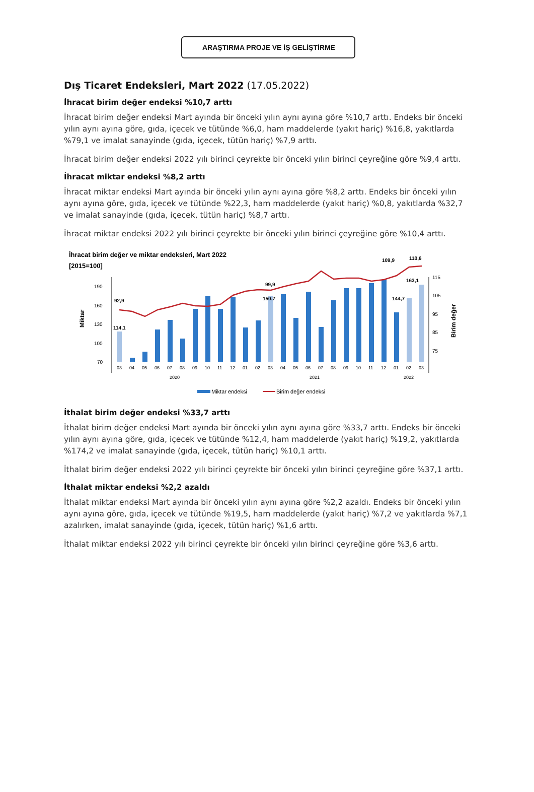ARAŞTIRMA PROJE VE İŞ GELİŞTİRME
Dış Ticaret Endeksleri, Mart 2022 (17.05.2022)
İhracat birim değer endeksi %10,7 arttı
İhracat birim değer endeksi Mart ayında bir önceki yılın aynı ayına göre %10,7 arttı. Endeks bir önceki yılın aynı ayına göre, gıda, içecek ve tütünde %6,0, ham maddelerde (yakıt hariç) %16,8, yakıtlarda %79,1 ve imalat sanayinde (gıda, içecek, tütün hariç) %7,9 arttı.
İhracat birim değer endeksi 2022 yılı birinci çeyrekte bir önceki yılın birinci çeyreğine göre %9,4 arttı.
İhracat miktar endeksi %8,2 arttı
İhracat miktar endeksi Mart ayında bir önceki yılın aynı ayına göre %8,2 arttı. Endeks bir önceki yılın aynı ayına göre, gıda, içecek ve tütünde %22,3, ham maddelerde (yakıt hariç) %0,8, yakıtlarda %32,7 ve imalat sanayinde (gıda, içecek, tütün hariç) %8,7 arttı.
İhracat miktar endeksi 2022 yılı birinci çeyrekte bir önceki yılın birinci çeyreğine göre %10,4 arttı.
İhracat birim değer ve miktar endeksleri, Mart 2022
[2015=100]
190
160
130
100
70
Miktar
115
105
95
85
75
Birim değer
92,9
114,1
99,9
150,7
109,9
110,6
163,1
144,7
03040506070809101112010203040506070809101112010203
202020212022
Miktar endeksi
Birim değer endeksi
İthalat birim değer endeksi %33,7 arttı
İthalat birim değer endeksi Mart ayında bir önceki yılın aynı ayına göre %33,7 arttı. Endeks bir önceki yılın aynı ayına göre, gıda, içecek ve tütünde %12,4, ham maddelerde (yakıt hariç) %19,2, yakıtlarda %174,2 ve imalat sanayinde (gıda, içecek, tütün hariç) %10,1 arttı.
İthalat birim değer endeksi 2022 yılı birinci çeyrekte bir önceki yılın birinci çeyreğine göre %37,1 arttı.
İthalat miktar endeksi %2,2 azaldı
İthalat miktar endeksi Mart ayında bir önceki yılın aynı ayına göre %2,2 azaldı. Endeks bir önceki yılın aynı ayına göre, gıda, içecek ve tütünde %19,5, ham maddelerde (yakıt hariç) %7,2 ve yakıtlarda %7,1 azalırken, imalat sanayinde (gıda, içecek, tütün hariç) %1,6 arttı.
İthalat miktar endeksi 2022 yılı birinci çeyrekte bir önceki yılın birinci çeyreğine göre %3,6 arttı.